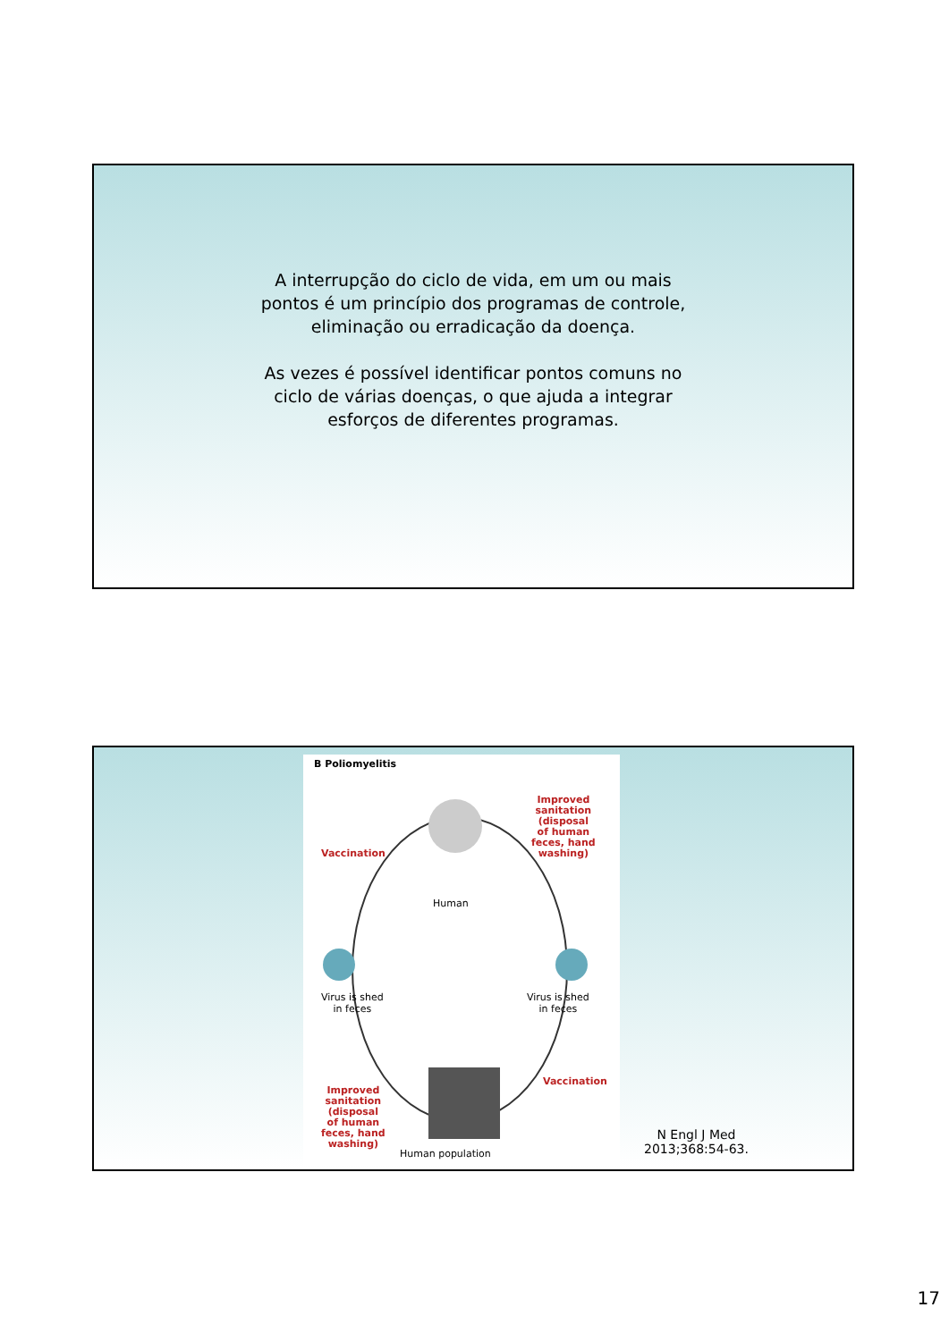A interrupção do ciclo de vida, em um ou mais
pontos é um princípio dos programas de controle,
eliminação ou erradicação da doença.
As vezes é possível identificar pontos comuns no
ciclo de várias doenças, o que ajuda a integrar
esforços de diferentes programas.
B Poliomyelitis
Vaccination
Improved
sanitation
(disposal
of human
feces, hand
washing)
Human
Virus is shed
in feces
Virus is shed
in feces
Improved
sanitation
(disposal
of human
feces, hand
washing)
Vaccination
Human population
N Engl J Med
2013;368:54-63.
17